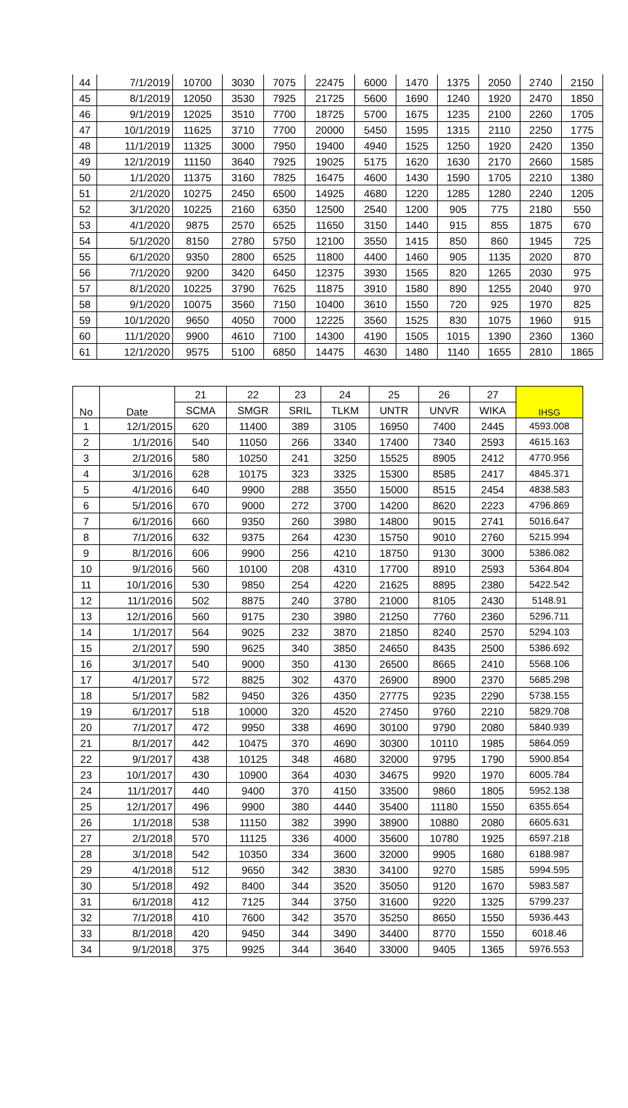| 44 | 7/1/2019 | 10700 | 3030 | 7075 | 22475 | 6000 | 1470 | 1375 | 2050 | 2740 | 2150 |
| 45 | 8/1/2019 | 12050 | 3530 | 7925 | 21725 | 5600 | 1690 | 1240 | 1920 | 2470 | 1850 |
| 46 | 9/1/2019 | 12025 | 3510 | 7700 | 18725 | 5700 | 1675 | 1235 | 2100 | 2260 | 1705 |
| 47 | 10/1/2019 | 11625 | 3710 | 7700 | 20000 | 5450 | 1595 | 1315 | 2110 | 2250 | 1775 |
| 48 | 11/1/2019 | 11325 | 3000 | 7950 | 19400 | 4940 | 1525 | 1250 | 1920 | 2420 | 1350 |
| 49 | 12/1/2019 | 11150 | 3640 | 7925 | 19025 | 5175 | 1620 | 1630 | 2170 | 2660 | 1585 |
| 50 | 1/1/2020 | 11375 | 3160 | 7825 | 16475 | 4600 | 1430 | 1590 | 1705 | 2210 | 1380 |
| 51 | 2/1/2020 | 10275 | 2450 | 6500 | 14925 | 4680 | 1220 | 1285 | 1280 | 2240 | 1205 |
| 52 | 3/1/2020 | 10225 | 2160 | 6350 | 12500 | 2540 | 1200 | 905 | 775 | 2180 | 550 |
| 53 | 4/1/2020 | 9875 | 2570 | 6525 | 11650 | 3150 | 1440 | 915 | 855 | 1875 | 670 |
| 54 | 5/1/2020 | 8150 | 2780 | 5750 | 12100 | 3550 | 1415 | 850 | 860 | 1945 | 725 |
| 55 | 6/1/2020 | 9350 | 2800 | 6525 | 11800 | 4400 | 1460 | 905 | 1135 | 2020 | 870 |
| 56 | 7/1/2020 | 9200 | 3420 | 6450 | 12375 | 3930 | 1565 | 820 | 1265 | 2030 | 975 |
| 57 | 8/1/2020 | 10225 | 3790 | 7625 | 11875 | 3910 | 1580 | 890 | 1255 | 2040 | 970 |
| 58 | 9/1/2020 | 10075 | 3560 | 7150 | 10400 | 3610 | 1550 | 720 | 925 | 1970 | 825 |
| 59 | 10/1/2020 | 9650 | 4050 | 7000 | 12225 | 3560 | 1525 | 830 | 1075 | 1960 | 915 |
| 60 | 11/1/2020 | 9900 | 4610 | 7100 | 14300 | 4190 | 1505 | 1015 | 1390 | 2360 | 1360 |
| 61 | 12/1/2020 | 9575 | 5100 | 6850 | 14475 | 4630 | 1480 | 1140 | 1655 | 2810 | 1865 |
| No | Date | 21 | 22 | 23 | 24 | 25 | 26 | 27 | IHSG |
| --- | --- | --- | --- | --- | --- | --- | --- | --- | --- |
| | | SCMA | SMGR | SRIL | TLKM | UNTR | UNVR | WIKA | |
| 1 | 12/1/2015 | 620 | 11400 | 389 | 3105 | 16950 | 7400 | 2445 | 4593.008 |
| 2 | 1/1/2016 | 540 | 11050 | 266 | 3340 | 17400 | 7340 | 2593 | 4615.163 |
| 3 | 2/1/2016 | 580 | 10250 | 241 | 3250 | 15525 | 8905 | 2412 | 4770.956 |
| 4 | 3/1/2016 | 628 | 10175 | 323 | 3325 | 15300 | 8585 | 2417 | 4845.371 |
| 5 | 4/1/2016 | 640 | 9900 | 288 | 3550 | 15000 | 8515 | 2454 | 4838.583 |
| 6 | 5/1/2016 | 670 | 9000 | 272 | 3700 | 14200 | 8620 | 2223 | 4796.869 |
| 7 | 6/1/2016 | 660 | 9350 | 260 | 3980 | 14800 | 9015 | 2741 | 5016.647 |
| 8 | 7/1/2016 | 632 | 9375 | 264 | 4230 | 15750 | 9010 | 2760 | 5215.994 |
| 9 | 8/1/2016 | 606 | 9900 | 256 | 4210 | 18750 | 9130 | 3000 | 5386.082 |
| 10 | 9/1/2016 | 560 | 10100 | 208 | 4310 | 17700 | 8910 | 2593 | 5364.804 |
| 11 | 10/1/2016 | 530 | 9850 | 254 | 4220 | 21625 | 8895 | 2380 | 5422.542 |
| 12 | 11/1/2016 | 502 | 8875 | 240 | 3780 | 21000 | 8105 | 2430 | 5148.91 |
| 13 | 12/1/2016 | 560 | 9175 | 230 | 3980 | 21250 | 7760 | 2360 | 5296.711 |
| 14 | 1/1/2017 | 564 | 9025 | 232 | 3870 | 21850 | 8240 | 2570 | 5294.103 |
| 15 | 2/1/2017 | 590 | 9625 | 340 | 3850 | 24650 | 8435 | 2500 | 5386.692 |
| 16 | 3/1/2017 | 540 | 9000 | 350 | 4130 | 26500 | 8665 | 2410 | 5568.106 |
| 17 | 4/1/2017 | 572 | 8825 | 302 | 4370 | 26900 | 8900 | 2370 | 5685.298 |
| 18 | 5/1/2017 | 582 | 9450 | 326 | 4350 | 27775 | 9235 | 2290 | 5738.155 |
| 19 | 6/1/2017 | 518 | 10000 | 320 | 4520 | 27450 | 9760 | 2210 | 5829.708 |
| 20 | 7/1/2017 | 472 | 9950 | 338 | 4690 | 30100 | 9790 | 2080 | 5840.939 |
| 21 | 8/1/2017 | 442 | 10475 | 370 | 4690 | 30300 | 10110 | 1985 | 5864.059 |
| 22 | 9/1/2017 | 438 | 10125 | 348 | 4680 | 32000 | 9795 | 1790 | 5900.854 |
| 23 | 10/1/2017 | 430 | 10900 | 364 | 4030 | 34675 | 9920 | 1970 | 6005.784 |
| 24 | 11/1/2017 | 440 | 9400 | 370 | 4150 | 33500 | 9860 | 1805 | 5952.138 |
| 25 | 12/1/2017 | 496 | 9900 | 380 | 4440 | 35400 | 11180 | 1550 | 6355.654 |
| 26 | 1/1/2018 | 538 | 11150 | 382 | 3990 | 38900 | 10880 | 2080 | 6605.631 |
| 27 | 2/1/2018 | 570 | 11125 | 336 | 4000 | 35600 | 10780 | 1925 | 6597.218 |
| 28 | 3/1/2018 | 542 | 10350 | 334 | 3600 | 32000 | 9905 | 1680 | 6188.987 |
| 29 | 4/1/2018 | 512 | 9650 | 342 | 3830 | 34100 | 9270 | 1585 | 5994.595 |
| 30 | 5/1/2018 | 492 | 8400 | 344 | 3520 | 35050 | 9120 | 1670 | 5983.587 |
| 31 | 6/1/2018 | 412 | 7125 | 344 | 3750 | 31600 | 9220 | 1325 | 5799.237 |
| 32 | 7/1/2018 | 410 | 7600 | 342 | 3570 | 35250 | 8650 | 1550 | 5936.443 |
| 33 | 8/1/2018 | 420 | 9450 | 344 | 3490 | 34400 | 8770 | 1550 | 6018.46 |
| 34 | 9/1/2018 | 375 | 9925 | 344 | 3640 | 33000 | 9405 | 1365 | 5976.553 |